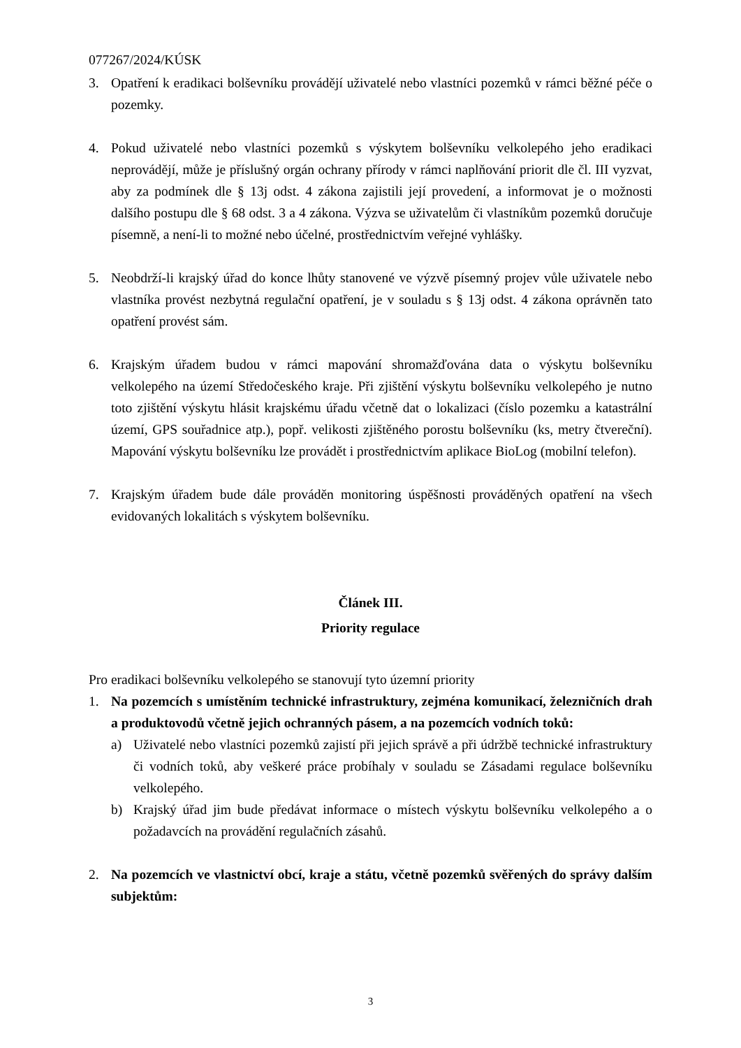077267/2024/KÚSK
3. Opatření k eradikaci bolševníku provádějí uživatelé nebo vlastníci pozemků v rámci běžné péče o pozemky.
4. Pokud uživatelé nebo vlastníci pozemků s výskytem bolševníku velkolepého jeho eradikaci neprovádějí, může je příslušný orgán ochrany přírody v rámci naplňování priorit dle čl. III vyzvat, aby za podmínek dle § 13j odst. 4 zákona zajistili její provedení, a informovat je o možnosti dalšího postupu dle § 68 odst. 3 a 4 zákona. Výzva se uživatelům či vlastníkům pozemků doručuje písemně, a není-li to možné nebo účelné, prostřednictvím veřejné vyhlášky.
5. Neobdrží-li krajský úřad do konce lhůty stanovené ve výzvě písemný projev vůle uživatele nebo vlastníka provést nezbytná regulační opatření, je v souladu s § 13j odst. 4 zákona oprávněn tato opatření provést sám.
6. Krajským úřadem budou v rámci mapování shromažďována data o výskytu bolševníku velkolepého na území Středočeského kraje. Při zjištění výskytu bolševníku velkolepého je nutno toto zjištění výskytu hlásit krajskému úřadu včetně dat o lokalizaci (číslo pozemku a katastrální území, GPS souřadnice atp.), popř. velikosti zjištěného porostu bolševníku (ks, metry čtvereční). Mapování výskytu bolševníku lze provádět i prostřednictvím aplikace BioLog (mobilní telefon).
7. Krajským úřadem bude dále prováděn monitoring úspěšnosti prováděných opatření na všech evidovaných lokalitách s výskytem bolševníku.
Článek III.
Priority regulace
Pro eradikaci bolševníku velkolepého se stanovují tyto územní priority
1. Na pozemcích s umístěním technické infrastruktury, zejména komunikací, železničních drah a produktovodů včetně jejich ochranných pásem, a na pozemcích vodních toků:
a) Uživatelé nebo vlastníci pozemků zajistí při jejich správě a při údržbě technické infrastruktury či vodních toků, aby veškeré práce probíhaly v souladu se Zásadami regulace bolševníku velkolepého.
b) Krajský úřad jim bude předávat informace o místech výskytu bolševníku velkolepého a o požadavcích na provádění regulačních zásahů.
2. Na pozemcích ve vlastnictví obcí, kraje a státu, včetně pozemků svěřených do správy dalším subjektům:
3